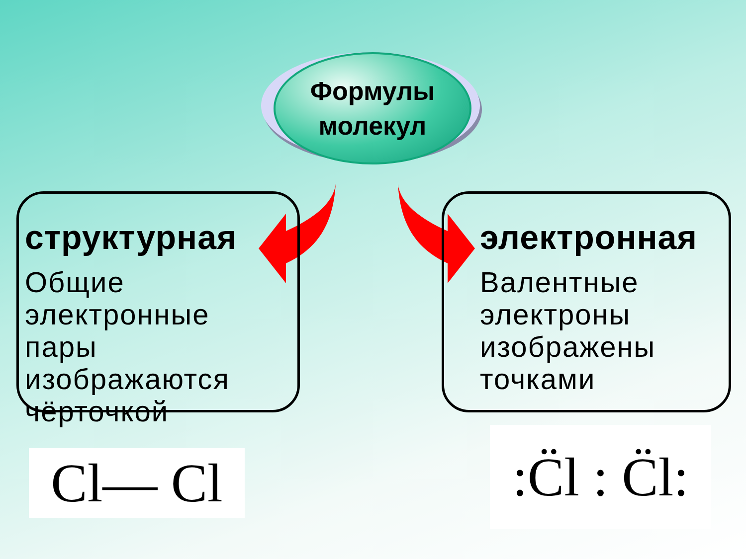Формулы
молекул
структурная
Общие
электронные
пары
изображаются
чёрточкой
электронная
Валентные
электроны
изображены
точками
Cl— Cl
:C̈l : C̈l: